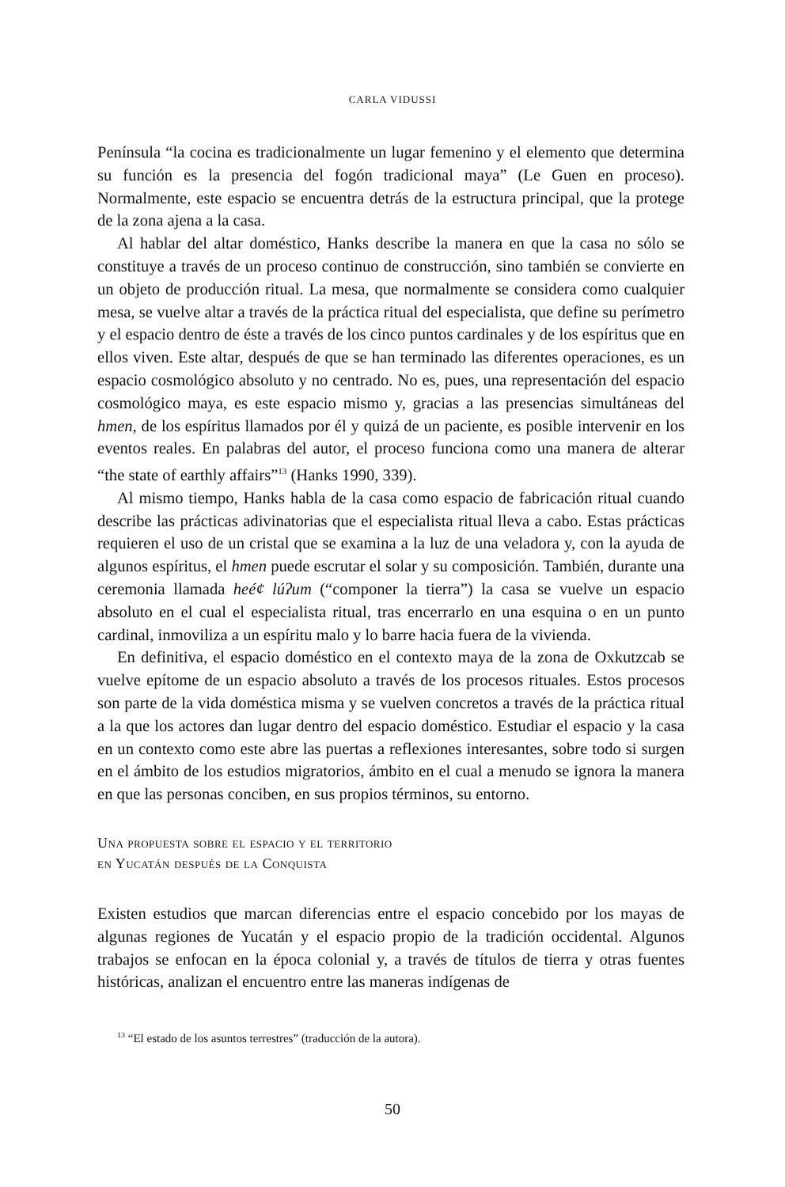CARLA VIDUSSI
Península “la cocina es tradicionalmente un lugar femenino y el elemento que determina su función es la presencia del fogón tradicional maya” (Le Guen en proceso). Normalmente, este espacio se encuentra detrás de la estructura principal, que la protege de la zona ajena a la casa.
Al hablar del altar doméstico, Hanks describe la manera en que la casa no sólo se constituye a través de un proceso continuo de construcción, sino también se convierte en un objeto de producción ritual. La mesa, que normalmente se considera como cualquier mesa, se vuelve altar a través de la práctica ritual del especialista, que define su perímetro y el espacio dentro de éste a través de los cinco puntos cardinales y de los espíritus que en ellos viven. Este altar, después de que se han terminado las diferentes operaciones, es un espacio cosmológico absoluto y no centrado. No es, pues, una representación del espacio cosmológico maya, es este espacio mismo y, gracias a las presencias simultáneas del hmen, de los espíritus llamados por él y quizá de un paciente, es posible intervenir en los eventos reales. En palabras del autor, el proceso funciona como una manera de alterar “the state of earthly affairs”<sup>13</sup> (Hanks 1990, 339).
Al mismo tiempo, Hanks habla de la casa como espacio de fabricación ritual cuando describe las prácticas adivinatorias que el especialista ritual lleva a cabo. Estas prácticas requieren el uso de un cristal que se examina a la luz de una veladora y, con la ayuda de algunos espíritus, el hmen puede escrutar el solar y su composición. También, durante una ceremonia llamada heé¢ lúʔum (“componer la tierra”) la casa se vuelve un espacio absoluto en el cual el especialista ritual, tras encerrarlo en una esquina o en un punto cardinal, inmoviliza a un espíritu malo y lo barre hacia fuera de la vivienda.
En definitiva, el espacio doméstico en el contexto maya de la zona de Oxkutzcab se vuelve epítome de un espacio absoluto a través de los procesos rituales. Estos procesos son parte de la vida doméstica misma y se vuelven concretos a través de la práctica ritual a la que los actores dan lugar dentro del espacio doméstico. Estudiar el espacio y la casa en un contexto como este abre las puertas a reflexiones interesantes, sobre todo si surgen en el ámbito de los estudios migratorios, ámbito en el cual a menudo se ignora la manera en que las personas conciben, en sus propios términos, su entorno.
Una propuesta sobre el espacio y el territorio
en Yucatán después de la Conquista
Existen estudios que marcan diferencias entre el espacio concebido por los mayas de algunas regiones de Yucatán y el espacio propio de la tradición occidental. Algunos trabajos se enfocan en la época colonial y, a través de títulos de tierra y otras fuentes históricas, analizan el encuentro entre las maneras indígenas de
<sup>13</sup> “El estado de los asuntos terrestres” (traducción de la autora).
50